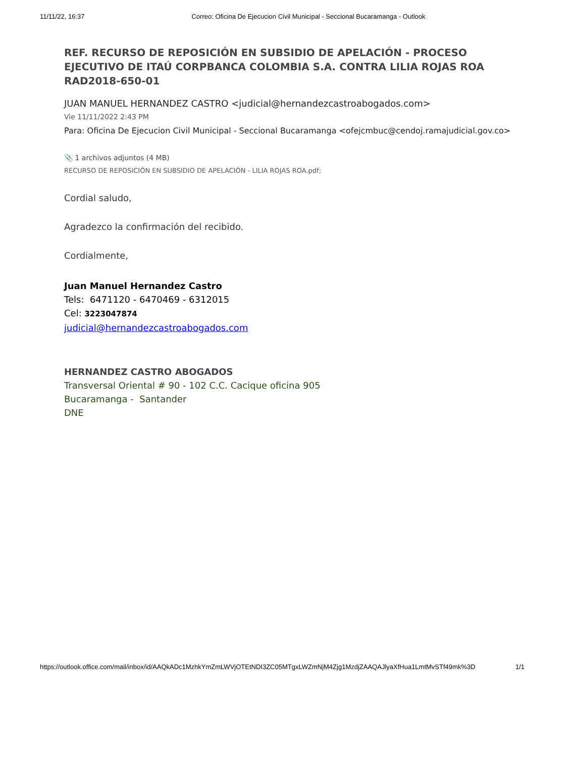11/11/22, 16:37 Correo: Oficina De Ejecucion Civil Municipal - Seccional Bucaramanga - Outlook
REF. RECURSO DE REPOSICIÓN EN SUBSIDIO DE APELACIÓN - PROCESO EJECUTIVO DE ITAÚ CORPBANCA COLOMBIA S.A. CONTRA LILIA ROJAS ROA RAD2018-650-01
JUAN MANUEL HERNANDEZ CASTRO <judicial@hernandezcastroabogados.com>
Vie 11/11/2022 2:43 PM
Para: Oficina De Ejecucion Civil Municipal - Seccional Bucaramanga <ofejcmbuc@cendoj.ramajudicial.gov.co>
📎 1 archivos adjuntos (4 MB)
RECURSO DE REPOSICIÓN EN SUBSIDIO DE APELACIÓN - LILIA ROJAS ROA.pdf;
Cordial saludo,
Agradezco la confirmación del recibido.
Cordialmente,
Juan Manuel Hernandez Castro
Tels: 6471120 - 6470469 - 6312015
Cel: 3223047874
judicial@hernandezcastroabogados.com
HERNANDEZ CASTRO ABOGADOS
Transversal Oriental # 90 - 102 C.C. Cacique oficina 905
Bucaramanga - Santander
DNE
https://outlook.office.com/mail/inbox/id/AAQkADc1MzhkYmZmLWVjOTEtNDI3ZC05MTgxLWZmNjM4Zjg1MzdjZAAQAJlyaXfHua1LmtMvSTf49mk%3D 1/1